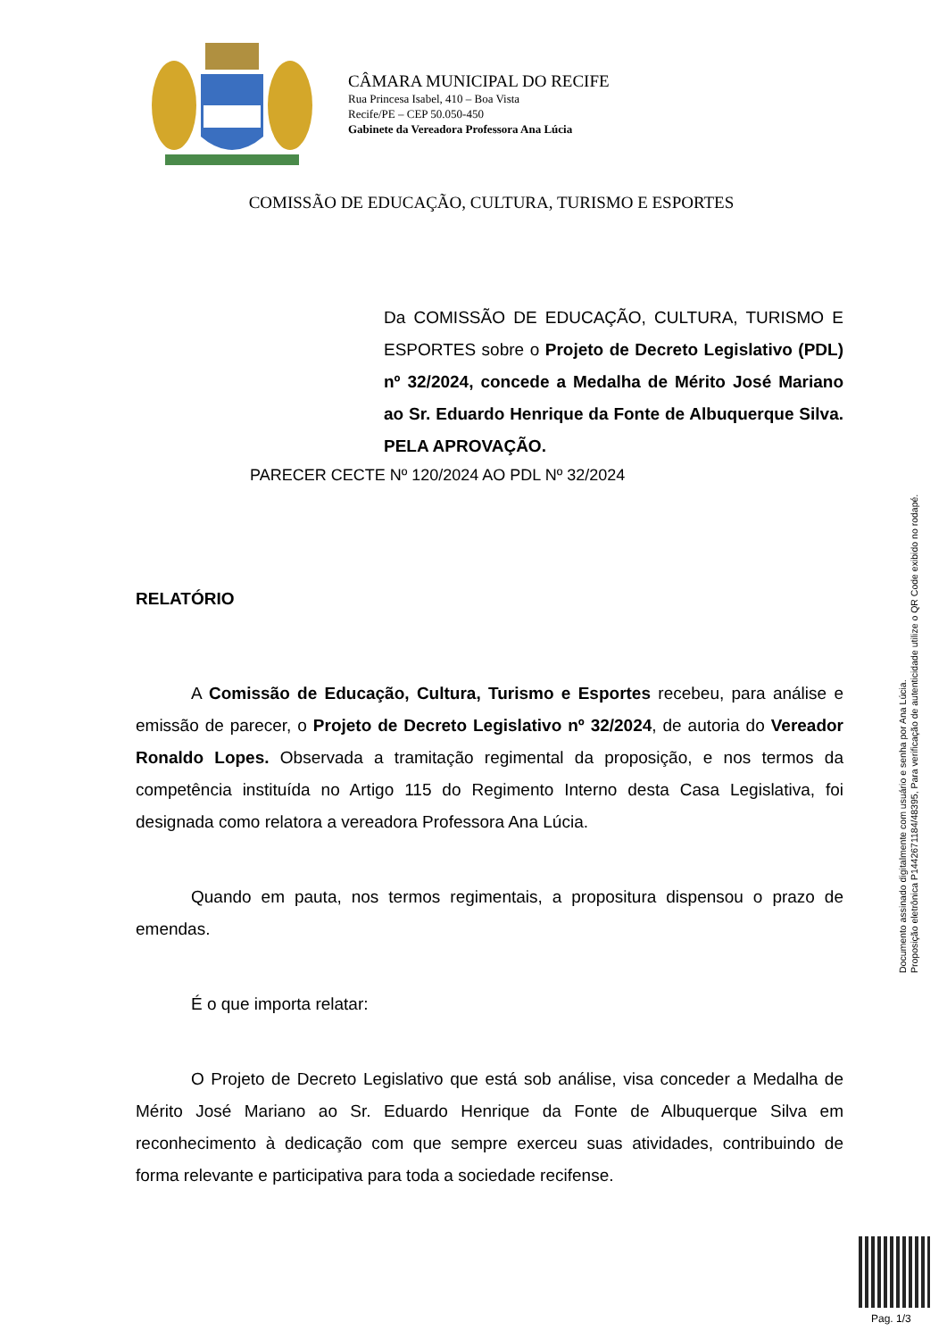CÂMARA MUNICIPAL DO RECIFE
Rua Princesa Isabel, 410 – Boa Vista
Recife/PE – CEP 50.050-450
Gabinete da Vereadora Professora Ana Lúcia
COMISSÃO DE EDUCAÇÃO, CULTURA, TURISMO E ESPORTES
Da COMISSÃO DE EDUCAÇÃO, CULTURA, TURISMO E ESPORTES sobre o Projeto de Decreto Legislativo (PDL) nº 32/2024, concede a Medalha de Mérito José Mariano ao Sr. Eduardo Henrique da Fonte de Albuquerque Silva. PELA APROVAÇÃO.
PARECER CECTE Nº 120/2024 AO PDL Nº 32/2024
RELATÓRIO
A Comissão de Educação, Cultura, Turismo e Esportes recebeu, para análise e emissão de parecer, o Projeto de Decreto Legislativo nº 32/2024, de autoria do Vereador Ronaldo Lopes. Observada a tramitação regimental da proposição, e nos termos da competência instituída no Artigo 115 do Regimento Interno desta Casa Legislativa, foi designada como relatora a vereadora Professora Ana Lúcia.
Quando em pauta, nos termos regimentais, a propositura dispensou o prazo de emendas.
É o que importa relatar:
O Projeto de Decreto Legislativo que está sob análise, visa conceder a Medalha de Mérito José Mariano ao Sr. Eduardo Henrique da Fonte de Albuquerque Silva em reconhecimento à dedicação com que sempre exerceu suas atividades, contribuindo de forma relevante e participativa para toda a sociedade recifense.
Documento assinado digitalmente com usuário e senha por Ana Lúcia.
Proposição eletrônica P144267118​4/48395, Para verificação de autenticidade utilize o QR Code exibido no rodapé.
Pag. 1/3